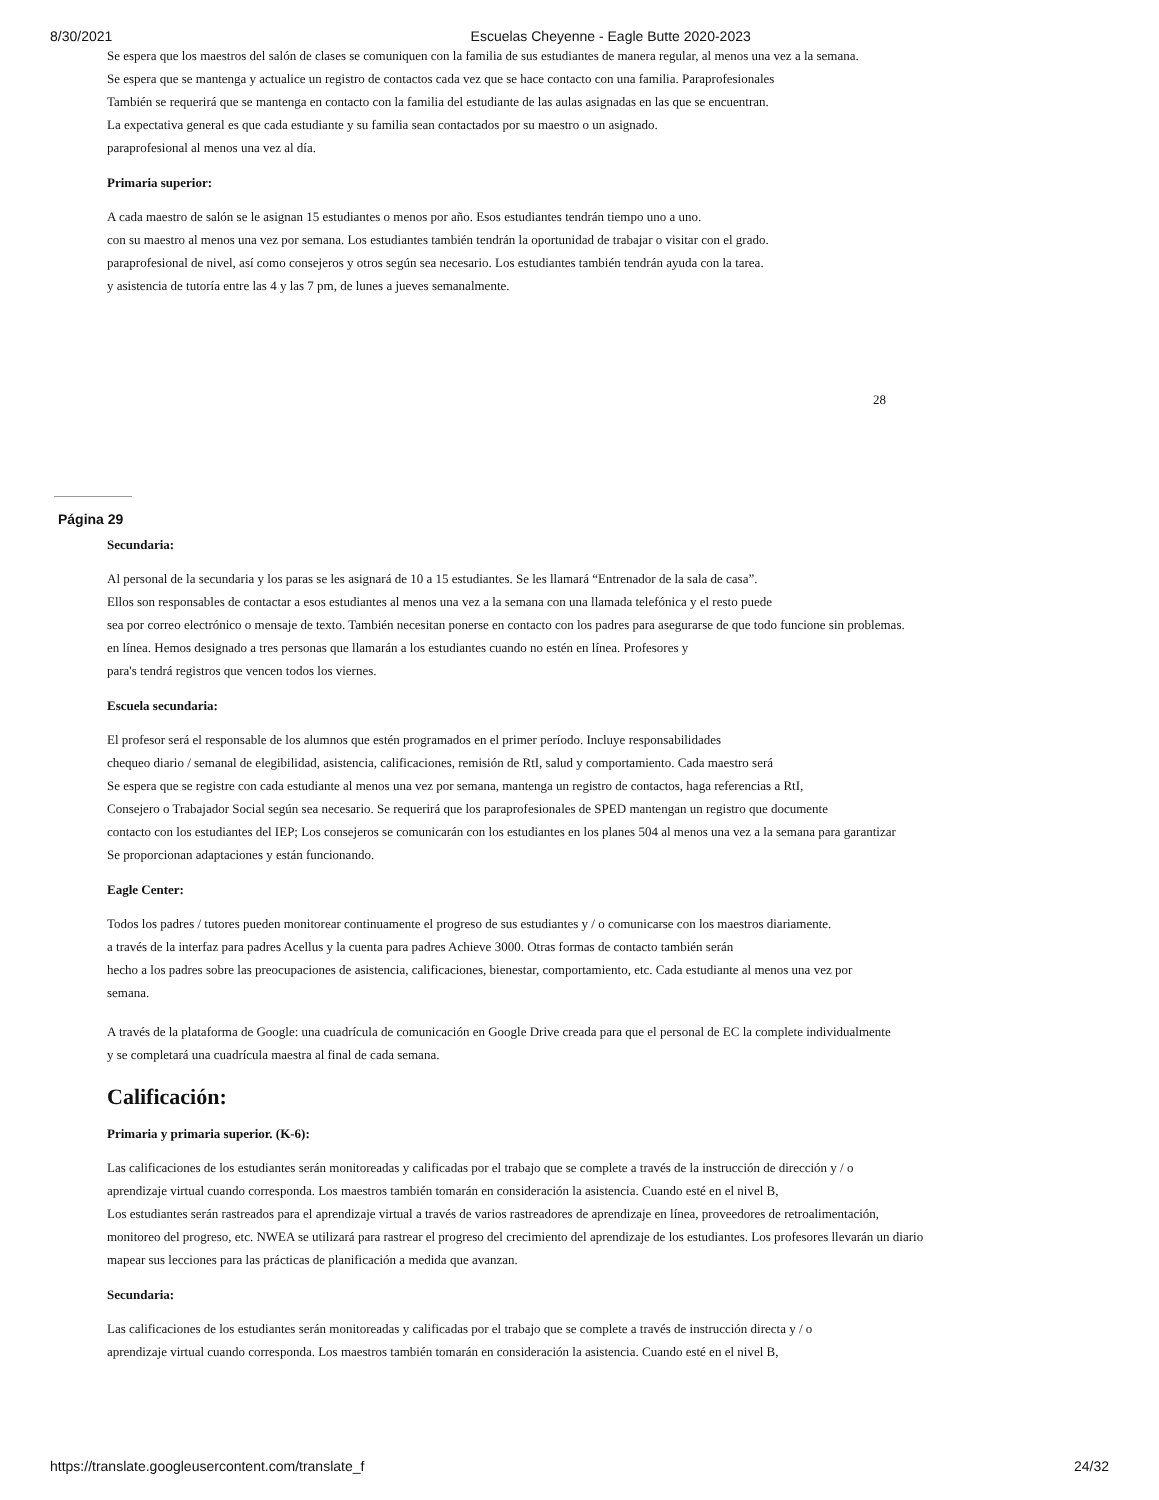8/30/2021 Escuelas Cheyenne - Eagle Butte 2020-2023
Se espera que los maestros del salón de clases se comuniquen con la familia de sus estudiantes de manera regular, al menos una vez a la semana.
Se espera que se mantenga y actualice un registro de contactos cada vez que se hace contacto con una familia. Paraprofesionales
También se requerirá que se mantenga en contacto con la familia del estudiante de las aulas asignadas en las que se encuentran.
La expectativa general es que cada estudiante y su familia sean contactados por su maestro o un asignado.
paraprofesional al menos una vez al día.
Primaria superior:
A cada maestro de salón se le asignan 15 estudiantes o menos por año. Esos estudiantes tendrán tiempo uno a uno.
con su maestro al menos una vez por semana. Los estudiantes también tendrán la oportunidad de trabajar o visitar con el grado.
paraprofesional de nivel, así como consejeros y otros según sea necesario. Los estudiantes también tendrán ayuda con la tarea.
y asistencia de tutoría entre las 4 y las 7 pm, de lunes a jueves semanalmente.
28
Página 29
Secundaria:
Al personal de la secundaria y los paras se les asignará de 10 a 15 estudiantes. Se les llamará “Entrenador de la sala de casa”.
Ellos son responsables de contactar a esos estudiantes al menos una vez a la semana con una llamada telefónica y el resto puede
sea por correo electrónico o mensaje de texto. También necesitan ponerse en contacto con los padres para asegurarse de que todo funcione sin problemas.
en línea. Hemos designado a tres personas que llamarán a los estudiantes cuando no estén en línea. Profesores y
para's tendrá registros que vencen todos los viernes.
Escuela secundaria:
El profesor será el responsable de los alumnos que estén programados en el primer período. Incluye responsabilidades
chequeo diario / semanal de elegibilidad, asistencia, calificaciones, remisión de RtI, salud y comportamiento. Cada maestro será
Se espera que se registre con cada estudiante al menos una vez por semana, mantenga un registro de contactos, haga referencias a RtI,
Consejero o Trabajador Social según sea necesario. Se requerirá que los paraprofesionales de SPED mantengan un registro que documente
contacto con los estudiantes del IEP; Los consejeros se comunicarán con los estudiantes en los planes 504 al menos una vez a la semana para garantizar
Se proporcionan adaptaciones y están funcionando.
Eagle Center:
Todos los padres / tutores pueden monitorear continuamente el progreso de sus estudiantes y / o comunicarse con los maestros diariamente.
a través de la interfaz para padres Acellus y la cuenta para padres Achieve 3000. Otras formas de contacto también serán
hecho a los padres sobre las preocupaciones de asistencia, calificaciones, bienestar, comportamiento, etc. Cada estudiante al menos una vez por
semana.
A través de la plataforma de Google: una cuadrícula de comunicación en Google Drive creada para que el personal de EC la complete individualmente
y se completará una cuadrícula maestra al final de cada semana.
Calificación:
Primaria y primaria superior. (K-6):
Las calificaciones de los estudiantes serán monitoreadas y calificadas por el trabajo que se complete a través de la instrucción de dirección y / o
aprendizaje virtual cuando corresponda. Los maestros también tomarán en consideración la asistencia. Cuando esté en el nivel B,
Los estudiantes serán rastreados para el aprendizaje virtual a través de varios rastreadores de aprendizaje en línea, proveedores de retroalimentación,
monitoreo del progreso, etc. NWEA se utilizará para rastrear el progreso del crecimiento del aprendizaje de los estudiantes. Los profesores llevarán un diario
mapear sus lecciones para las prácticas de planificación a medida que avanzan.
Secundaria:
Las calificaciones de los estudiantes serán monitoreadas y calificadas por el trabajo que se complete a través de instrucción directa y / o
aprendizaje virtual cuando corresponda. Los maestros también tomarán en consideración la asistencia. Cuando esté en el nivel B,
https://translate.googleusercontent.com/translate_f 24/32